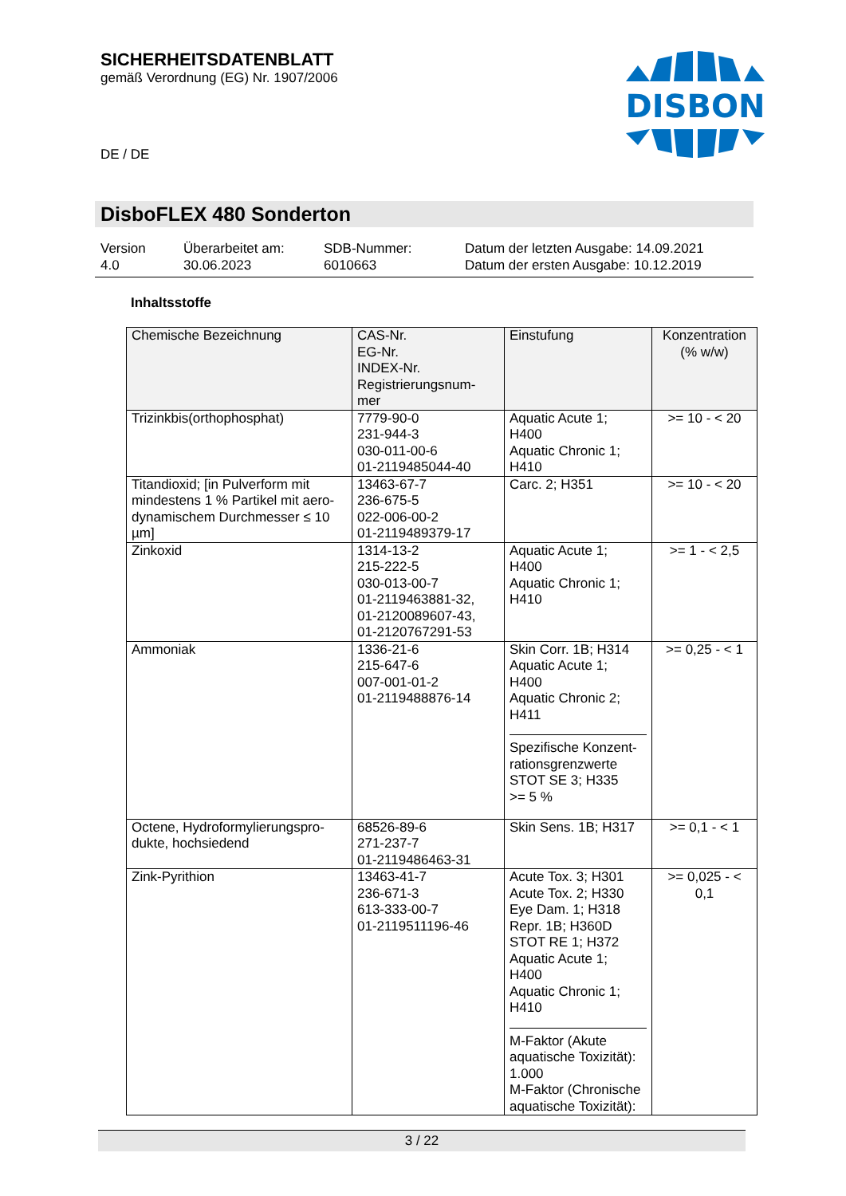SICHERHEITSDATENBLATT
gemäß Verordnung (EG) Nr. 1907/2006
DISBON
DE / DE
DisboFLEX 480 Sonderton
Version
4.0
Überarbeitet am:
30.06.2023
SDB-Nummer:
6010663
Datum der letzten Ausgabe: 14.09.2021
Datum der ersten Ausgabe: 10.12.2019
Inhaltsstoffe
| Chemische Bezeichnung | CAS-Nr. EG-Nr. INDEX-Nr. Registrierungsnum- mer | Einstufung | Konzentration (% w/w) |
| --- | --- | --- | --- |
| Trizinkbis(orthophosphat) | 7779-90-0 231-944-3 030-011-00-6 01-2119485044-40 | Aquatic Acute 1; H400 Aquatic Chronic 1; H410 | >= 10 - < 20 |
| Titandioxid; [in Pulverform mit mindestens 1 % Partikel mit aero-dynamischem Durchmesser ≤ 10 µm] | 13463-67-7 236-675-5 022-006-00-2 01-2119489379-17 | Carc. 2; H351 | >= 10 - < 20 |
| Zinkoxid | 1314-13-2 215-222-5 030-013-00-7 01-2119463881-32, 01-2120089607-43, 01-2120767291-53 | Aquatic Acute 1; H400 Aquatic Chronic 1; H410 | >= 1 - < 2,5 |
| Ammoniak | 1336-21-6 215-647-6 007-001-01-2 01-2119488876-14 | Skin Corr. 1B; H314 Aquatic Acute 1; H400 Aquatic Chronic 2; H411 Spezifische Konzent- rationsgrenzwerte STOT SE 3; H335 >= 5 % | >= 0,25 - < 1 |
| Octene, Hydroformylierungspro- dukte, hochsiedend | 68526-89-6 271-237-7 01-2119486463-31 | Skin Sens. 1B; H317 | >= 0,1 - < 1 |
| Zink-Pyrithion | 13463-41-7 236-671-3 613-333-00-7 01-2119511196-46 | Acute Tox. 3; H301 Acute Tox. 2; H330 Eye Dam. 1; H318 Repr. 1B; H360D STOT RE 1; H372 Aquatic Acute 1; H400 Aquatic Chronic 1; H410 M-Faktor (Akute aquatische Toxizität): 1.000 M-Faktor (Chronische aquatische Toxizität): | >= 0,025 - < 0,1 |
3 / 22